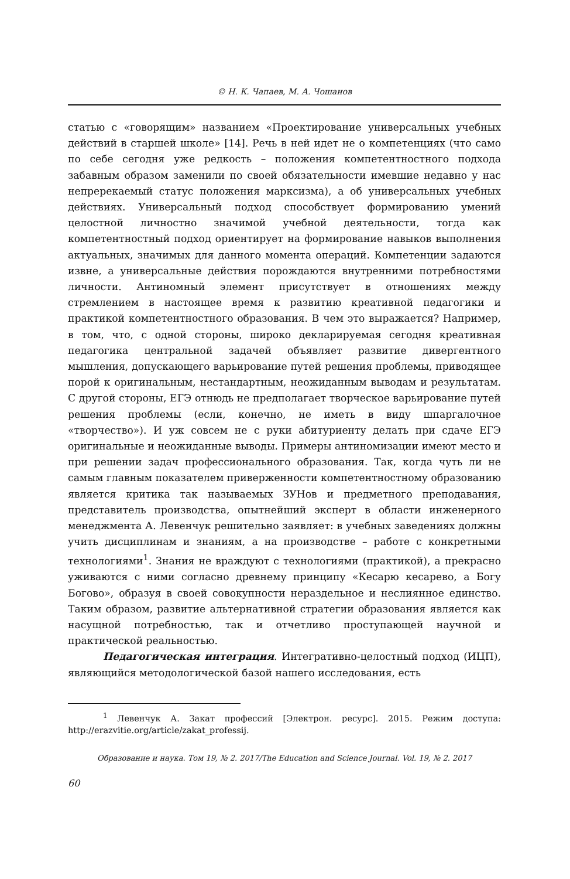© Н. К. Чапаев, М. А. Чошанов
статью с «говорящим» названием «Проектирование универсальных учебных действий в старшей школе» [14]. Речь в ней идет не о компетенциях (что само по себе сегодня уже редкость – положения компетентностного подхода забавным образом заменили по своей обязательности имевшие недавно у нас непререкаемый статус положения марксизма), а об универсальных учебных действиях. Универсальный подход способствует формированию умений целостной личностно значимой учебной деятельности, тогда как компетентностный подход ориентирует на формирование навыков выполнения актуальных, значимых для данного момента операций. Компетенции задаются извне, а универсальные действия порождаются внутренними потребностями личности. Антиномный элемент присутствует в отношениях между стремлением в настоящее время к развитию креативной педагогики и практикой компетентностного образования. В чем это выражается? Например, в том, что, с одной стороны, широко декларируемая сегодня креативная педагогика центральной задачей объявляет развитие дивергентного мышления, допускающего варьирование путей решения проблемы, приводящее порой к оригинальным, нестандартным, неожиданным выводам и результатам. С другой стороны, ЕГЭ отнюдь не предполагает творческое варьирование путей решения проблемы (если, конечно, не иметь в виду шпаргалочное «творчество»). И уж совсем не с руки абитуриенту делать при сдаче ЕГЭ оригинальные и неожиданные выводы. Примеры антиномизации имеют место и при решении задач профессионального образования. Так, когда чуть ли не самым главным показателем приверженности компетентностному образованию является критика так называемых ЗУНов и предметного преподавания, представитель производства, опытнейший эксперт в области инженерного менеджмента А. Левенчук решительно заявляет: в учебных заведениях должны учить дисциплинам и знаниям, а на производстве – работе с конкретными технологиями<sup>1</sup>. Знания не враждуют с технологиями (практикой), а прекрасно уживаются с ними согласно древнему принципу «Кесарю кесарево, а Богу Богово», образуя в своей совокупности нераздельное и неслиянное единство. Таким образом, развитие альтернативной стратегии образования является как насущной потребностью, так и отчетливо проступающей научной и практической реальностью.
Педагогическая интеграция. Интегративно-целостный подход (ИЦП), являющийся методологической базой нашего исследования, есть
<sup>1</sup> Левенчук А. Закат профессий [Электрон. ресурс]. 2015. Режим доступа: http://erazvitie.org/article/zakat_professij.
Образование и наука. Том 19, № 2. 2017/The Education and Science Journal. Vol. 19, № 2. 2017
60